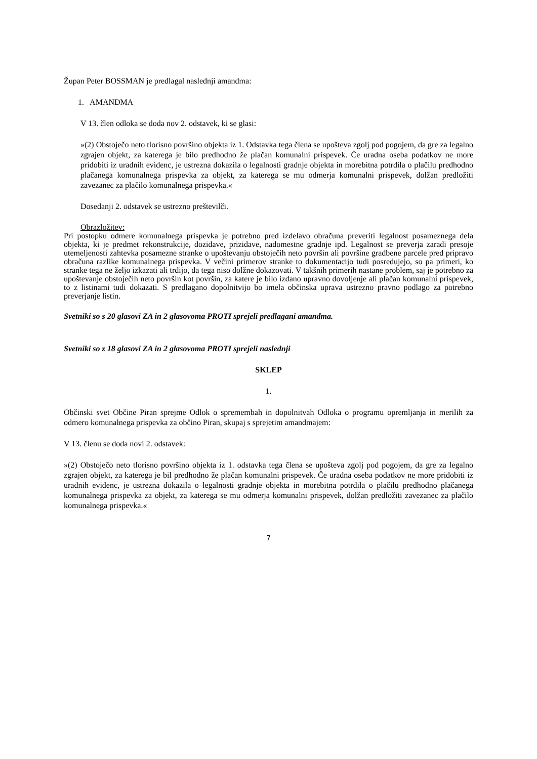Župan Peter BOSSMAN je predlagal naslednji amandma:
1. AMANDMA
V 13. člen odloka se doda nov 2. odstavek, ki se glasi:
»(2) Obstoječo neto tlorisno površino objekta iz 1. Odstavka tega člena se upošteva zgolj pod pogojem, da gre za legalno zgrajen objekt, za katerega je bilo predhodno že plačan komunalni prispevek. Če uradna oseba podatkov ne more pridobiti iz uradnih evidenc, je ustrezna dokazila o legalnosti gradnje objekta in morebitna potrdila o plačilu predhodno plačanega komunalnega prispevka za objekt, za katerega se mu odmerja komunalni prispevek, dolžan predložiti zavezanec za plačilo komunalnega prispevka.«
Dosedanji 2. odstavek se ustrezno preštevilči.
Obrazložitev:
Pri postopku odmere komunalnega prispevka je potrebno pred izdelavo obračuna preveriti legalnost posameznega dela objekta, ki je predmet rekonstrukcije, dozidave, prizidave, nadomestne gradnje ipd. Legalnost se preverja zaradi presoje utemeljenosti zahtevka posamezne stranke o upoštevanju obstoječih neto površin ali površine gradbene parcele pred pripravo obračuna razlike komunalnega prispevka. V večini primerov stranke to dokumentacijo tudi posredujejo, so pa primeri, ko stranke tega ne željo izkazati ali trdijo, da tega niso dolžne dokazovati. V takšnih primerih nastane problem, saj je potrebno za upoštevanje obstoječih neto površin kot površin, za katere je bilo izdano upravno dovoljenje ali plačan komunalni prispevek, to z listinami tudi dokazati. S predlagano dopolnitvijo bo imela občinska uprava ustrezno pravno podlago za potrebno preverjanje listin.
Svetniki so s 20 glasovi ZA in 2 glasovoma PROTI sprejeli predlagani amandma.
Svetniki so z 18 glasovi ZA in 2 glasovoma PROTI sprejeli naslednji
SKLEP
1.
Občinski svet Občine Piran sprejme Odlok o spremembah in dopolnitvah Odloka o programu opremljanja in merilih za odmero komunalnega prispevka za občino Piran, skupaj s sprejetim amandmajem:
V 13. členu se doda novi 2. odstavek:
»(2) Obstoječo neto tlorisno površino objekta iz 1. odstavka tega člena se upošteva zgolj pod pogojem, da gre za legalno zgrajen objekt, za katerega je bil predhodno že plačan komunalni prispevek. Če uradna oseba podatkov ne more pridobiti iz uradnih evidenc, je ustrezna dokazila o legalnosti gradnje objekta in morebitna potrdila o plačilu predhodno plačanega komunalnega prispevka za objekt, za katerega se mu odmerja komunalni prispevek, dolžan predložiti zavezanec za plačilo komunalnega prispevka.«
7